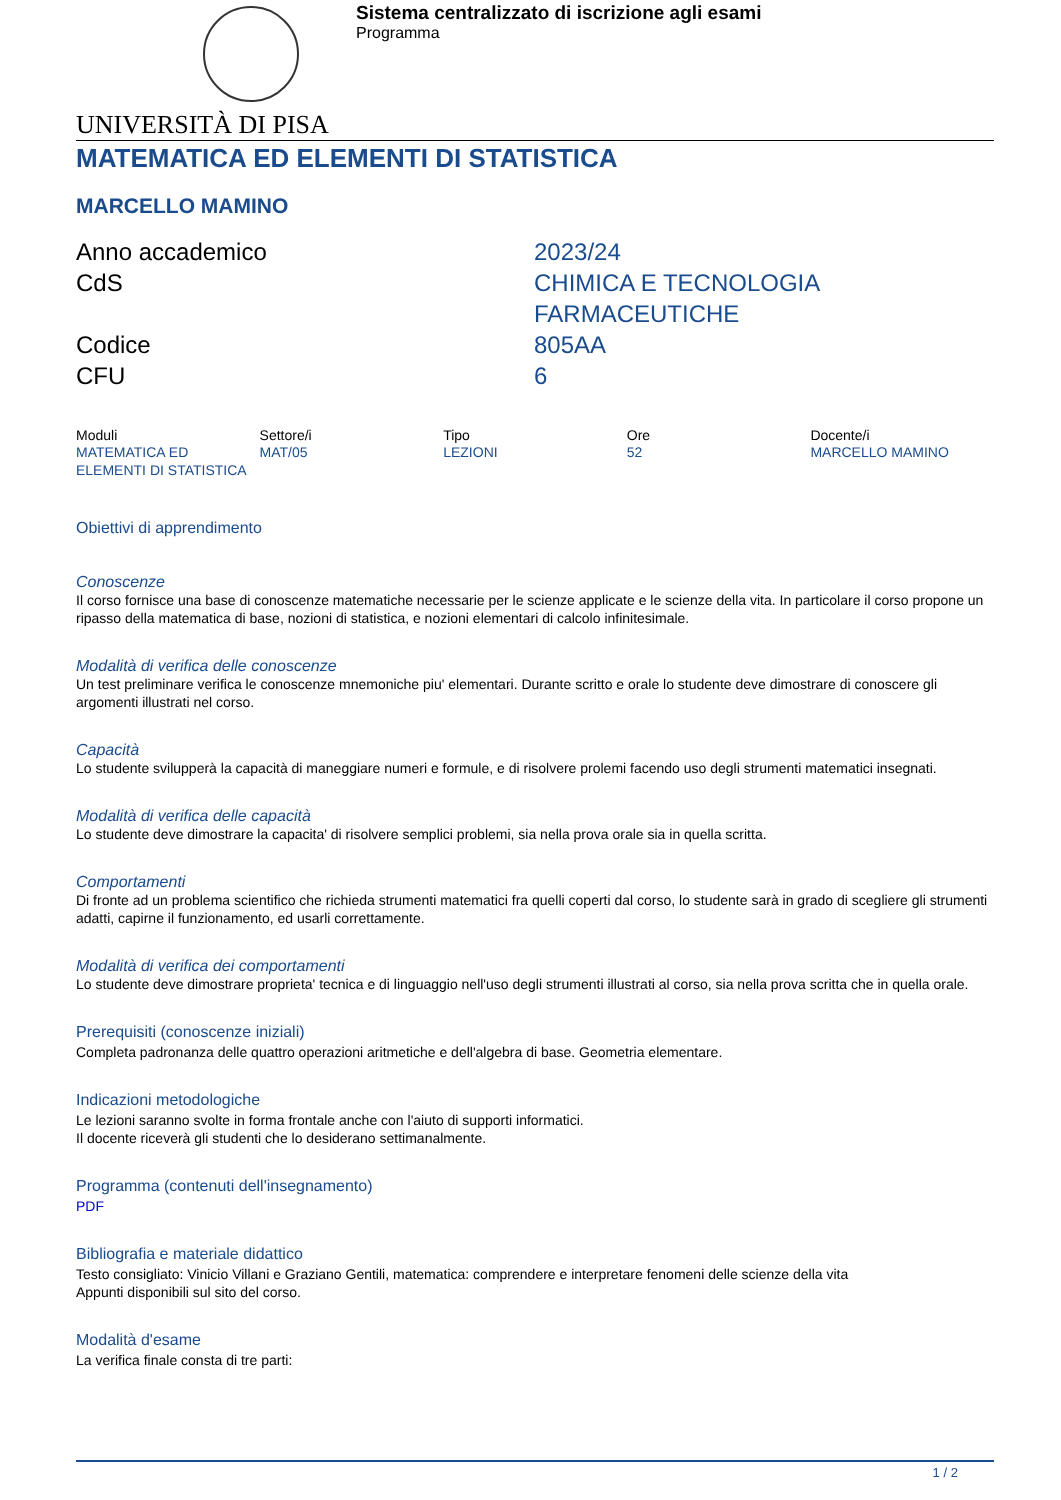Sistema centralizzato di iscrizione agli esami
Programma
UNIVERSITÀ DI PISA
MATEMATICA ED ELEMENTI DI STATISTICA
MARCELLO MAMINO
Anno accademico
2023/24
CdS
CHIMICA E TECNOLOGIA FARMACEUTICHE
Codice
805AA
CFU
6
| Moduli | Settore/i | Tipo | Ore | Docente/i |
| --- | --- | --- | --- | --- |
| MATEMATICA ED ELEMENTI DI STATISTICA | MAT/05 | LEZIONI | 52 | MARCELLO MAMINO |
Obiettivi di apprendimento
Conoscenze
Il corso fornisce una base di conoscenze matematiche necessarie per le scienze applicate e le scienze della vita. In particolare il corso propone un ripasso della matematica di base, nozioni di statistica, e nozioni elementari di calcolo infinitesimale.
Modalità di verifica delle conoscenze
Un test preliminare verifica le conoscenze mnemoniche piu' elementari. Durante scritto e orale lo studente deve dimostrare di conoscere gli argomenti illustrati nel corso.
Capacità
Lo studente svilupperà la capacità di maneggiare numeri e formule, e di risolvere prolemi facendo uso degli strumenti matematici insegnati.
Modalità di verifica delle capacità
Lo studente deve dimostrare la capacita' di risolvere semplici problemi, sia nella prova orale sia in quella scritta.
Comportamenti
Di fronte ad un problema scientifico che richieda strumenti matematici fra quelli coperti dal corso, lo studente sarà in grado di scegliere gli strumenti adatti, capirne il funzionamento, ed usarli correttamente.
Modalità di verifica dei comportamenti
Lo studente deve dimostrare proprieta' tecnica e di linguaggio nell'uso degli strumenti illustrati al corso, sia nella prova scritta che in quella orale.
Prerequisiti (conoscenze iniziali)
Completa padronanza delle quattro operazioni aritmetiche e dell'algebra di base. Geometria elementare.
Indicazioni metodologiche
Le lezioni saranno svolte in forma frontale anche con l'aiuto di supporti informatici.
Il docente riceverà gli studenti che lo desiderano settimanalmente.
Programma (contenuti dell'insegnamento)
PDF
Bibliografia e materiale didattico
Testo consigliato: Vinicio Villani e Graziano Gentili, matematica: comprendere e interpretare fenomeni delle scienze della vita
Appunti disponibili sul sito del corso.
Modalità d'esame
La verifica finale consta di tre parti:
1 / 2